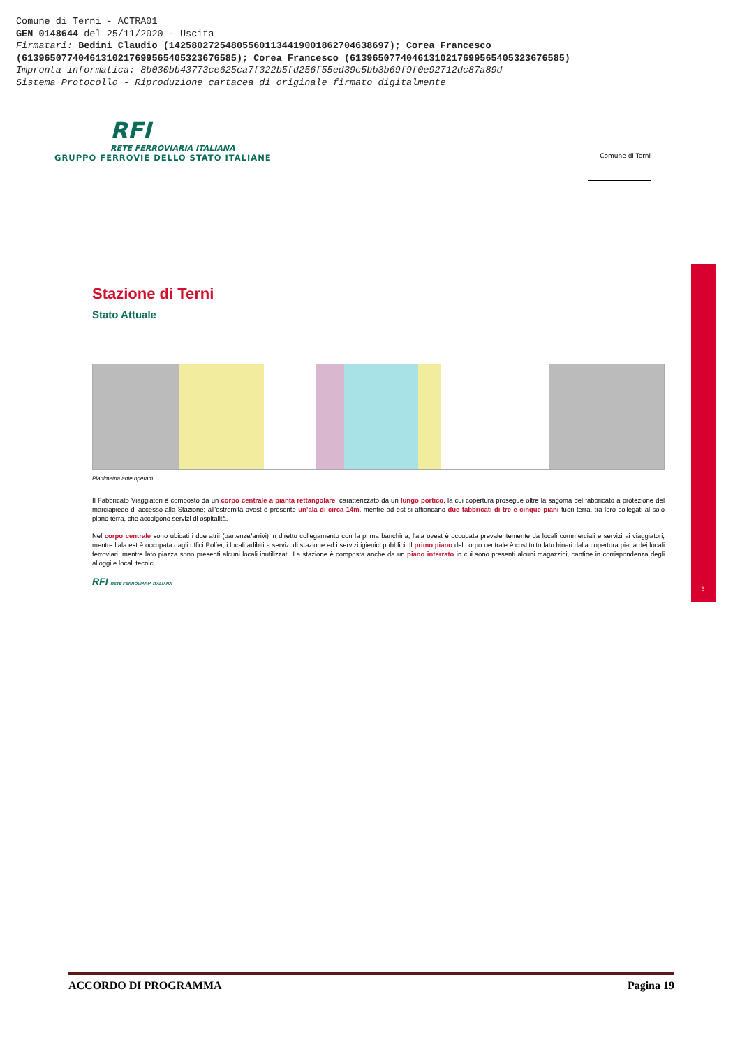Comune di Terni - ACTRA01
GEN 0148644 del 25/11/2020 - Uscita
Firmatari: Bedini Claudio (142580272548055601134419001862704638697); Corea Francesco
(61396507740461310217699565405323676585); Corea Francesco (61396507740461310217699565405323676585)
Impronta informatica: 8b030bb43773ce625ca7f322b5fd256f55ed39c5bb3b69f9f0e92712dc87a89d
Sistema Protocollo - Riproduzione cartacea di originale firmato digitalmente
RFI
RETE FERROVIARIA ITALIANA
GRUPPO FERROVIE DELLO STATO ITALIANE
Comune di Terni
3
Stazione di Terni
Stato Attuale
Planimetria ante operam
Il Fabbricato Viaggiatori è composto da un corpo centrale a pianta rettangolare, caratterizzato da un lungo portico, la cui copertura prosegue oltre la sagoma del fabbricato a protezione del marciapiede di accesso alla Stazione; all’estremità ovest è presente un’ala di circa 14m, mentre ad est si affiancano due fabbricati di tre e cinque piani fuori terra, tra loro collegati al solo piano terra, che accolgono servizi di ospitalità.
Nel corpo centrale sono ubicati i due atrii (partenze/arrivi) in diretto collegamento con la prima banchina; l’ala ovest è occupata prevalentemente da locali commerciali e servizi ai viaggiatori, mentre l’ala est è occupata dagli uffici Polfer, i locali adibiti a servizi di stazione ed i servizi igienici pubblici. Il primo piano del corpo centrale è costituito lato binari dalla copertura piana dei locali ferroviari, mentre lato piazza sono presenti alcuni locali inutilizzati. La stazione è composta anche da un piano interrato in cui sono presenti alcuni magazzini, cantine in corrispondenza degli alloggi e locali tecnici.
RFI RETE FERROVIARIA ITALIANA
ACCORDO DI PROGRAMMA Pagina 19